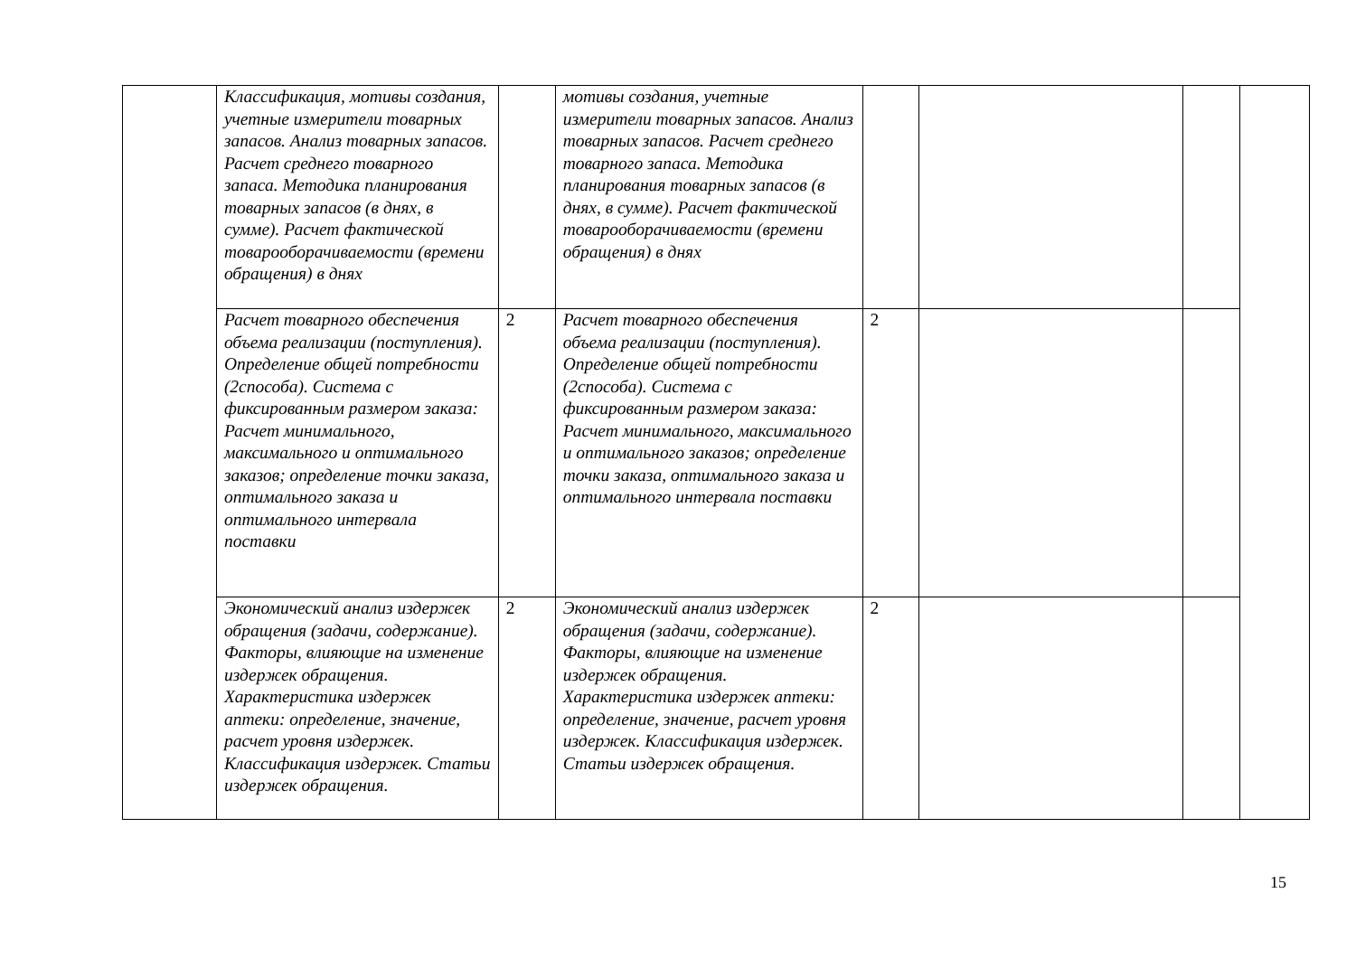| | Классификация, мотивы создания, учетные измерители товарных запасов. Анализ товарных запасов. Расчет среднего товарного запаса. Методика планирования товарных запасов (в днях, в сумме). Расчет фактической товарооборачиваемости (времени обращения) в днях | | мотивы создания, учетные измерители товарных запасов. Анализ товарных запасов. Расчет среднего товарного запаса. Методика планирования товарных запасов (в днях, в сумме). Расчет фактической товарооборачиваемости (времени обращения) в днях | | | | |
| | Расчет товарного обеспечения объема реализации (поступления). Определение общей потребности (2способа). Система с фиксированным размером заказа: Расчет минимального, максимального и оптимального заказов; определение точки заказа, оптимального заказа и оптимального интервала поставки | 2 | Расчет товарного обеспечения объема реализации (поступления). Определение общей потребности (2способа). Система с фиксированным размером заказа: Расчет минимального, максимального и оптимального заказов; определение точки заказа, оптимального заказа и оптимального интервала поставки | 2 | | | |
| | Экономический анализ издержек обращения (задачи, содержание). Факторы, влияющие на изменение издержек обращения. Характеристика издержек аптеки: определение, значение, расчет уровня издержек. Классификация издержек. Статьи издержек обращения. | 2 | Экономический анализ издержек обращения (задачи, содержание). Факторы, влияющие на изменение издержек обращения. Характеристика издержек аптеки: определение, значение, расчет уровня издержек. Классификация издержек. Статьи издержек обращения. | 2 | | | |
15